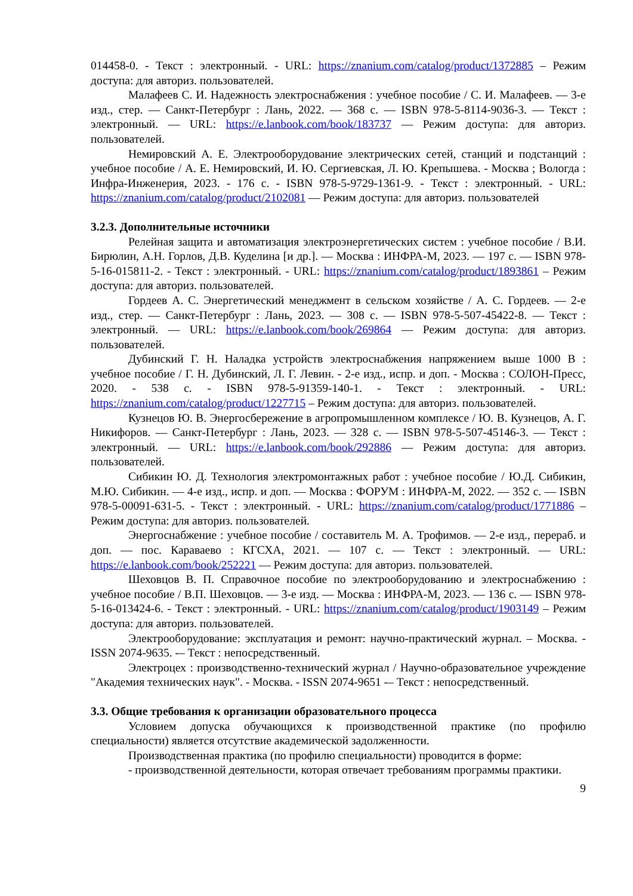014458-0. - Текст : электронный. - URL: https://znanium.com/catalog/product/1372885 – Режим доступа: для авториз. пользователей.
Малафеев С. И. Надежность электроснабжения : учебное пособие / С. И. Малафеев. — 3-е изд., стер. — Санкт-Петербург : Лань, 2022. — 368 с. — ISBN 978-5-8114-9036-3. — Текст : электронный. — URL: https://e.lanbook.com/book/183737 — Режим доступа: для авториз. пользователей.
Немировский А. Е. Электрооборудование электрических сетей, станций и подстанций : учебное пособие / А. Е. Немировский, И. Ю. Сергиевская, Л. Ю. Крепышева. - Москва ; Вологда : Инфра-Инженерия, 2023. - 176 с. - ISBN 978-5-9729-1361-9. - Текст : электронный. - URL: https://znanium.com/catalog/product/2102081 — Режим доступа: для авториз. пользователей
3.2.3. Дополнительные источники
Релейная защита и автоматизация электроэнергетических систем : учебное пособие / В.И. Бирюлин, А.Н. Горлов, Д.В. Куделина [и др.]. — Москва : ИНФРА-М, 2023. — 197 с. — ISBN 978-5-16-015811-2. - Текст : электронный. - URL: https://znanium.com/catalog/product/1893861 – Режим доступа: для авториз. пользователей.
Гордеев А. С. Энергетический менеджмент в сельском хозяйстве / А. С. Гордеев. — 2-е изд., стер. — Санкт-Петербург : Лань, 2023. — 308 с. — ISBN 978-5-507-45422-8. — Текст : электронный. — URL: https://e.lanbook.com/book/269864 — Режим доступа: для авториз. пользователей.
Дубинский Г. Н. Наладка устройств электроснабжения напряжением выше 1000 В : учебное пособие / Г. Н. Дубинский, Л. Г. Левин. - 2-е изд., испр. и доп. - Москва : СОЛОН-Пресс, 2020. - 538 с. - ISBN 978-5-91359-140-1. - Текст : электронный. - URL: https://znanium.com/catalog/product/1227715 – Режим доступа: для авториз. пользователей.
Кузнецов Ю. В. Энергосбережение в агропромышленном комплексе / Ю. В. Кузнецов, А. Г. Никифоров. — Санкт-Петербург : Лань, 2023. — 328 с. — ISBN 978-5-507-45146-3. — Текст : электронный. — URL: https://e.lanbook.com/book/292886 — Режим доступа: для авториз. пользователей.
Сибикин Ю. Д. Технология электромонтажных работ : учебное пособие / Ю.Д. Сибикин, М.Ю. Сибикин. — 4-е изд., испр. и доп. — Москва : ФОРУМ : ИНФРА-М, 2022. — 352 с. — ISBN 978-5-00091-631-5. - Текст : электронный. - URL: https://znanium.com/catalog/product/1771886 – Режим доступа: для авториз. пользователей.
Энергоснабжение : учебное пособие / составитель М. А. Трофимов. — 2-е изд., перераб. и доп. — пос. Караваево : КГСХА, 2021. — 107 с. — Текст : электронный. — URL: https://e.lanbook.com/book/252221 — Режим доступа: для авториз. пользователей.
Шеховцов В. П. Справочное пособие по электрооборудованию и электроснабжению : учебное пособие / В.П. Шеховцов. — 3-е изд. — Москва : ИНФРА-М, 2023. — 136 с. — ISBN 978-5-16-013424-6. - Текст : электронный. - URL: https://znanium.com/catalog/product/1903149 – Режим доступа: для авториз. пользователей.
Электрооборудование: эксплуатация и ремонт: научно-практический журнал. – Москва. - ISSN 2074-9635. -– Текст : непосредственный.
Электроцех : производственно-технический журнал / Научно-образовательное учреждение "Академия технических наук". - Москва. - ISSN 2074-9651 -– Текст : непосредственный.
3.3. Общие требования к организации образовательного процесса
Условием допуска обучающихся к производственной практике (по профилю специальности) является отсутствие академической задолженности.
Производственная практика (по профилю специальности) проводится в форме:
- производственной деятельности, которая отвечает требованиям программы практики.
9